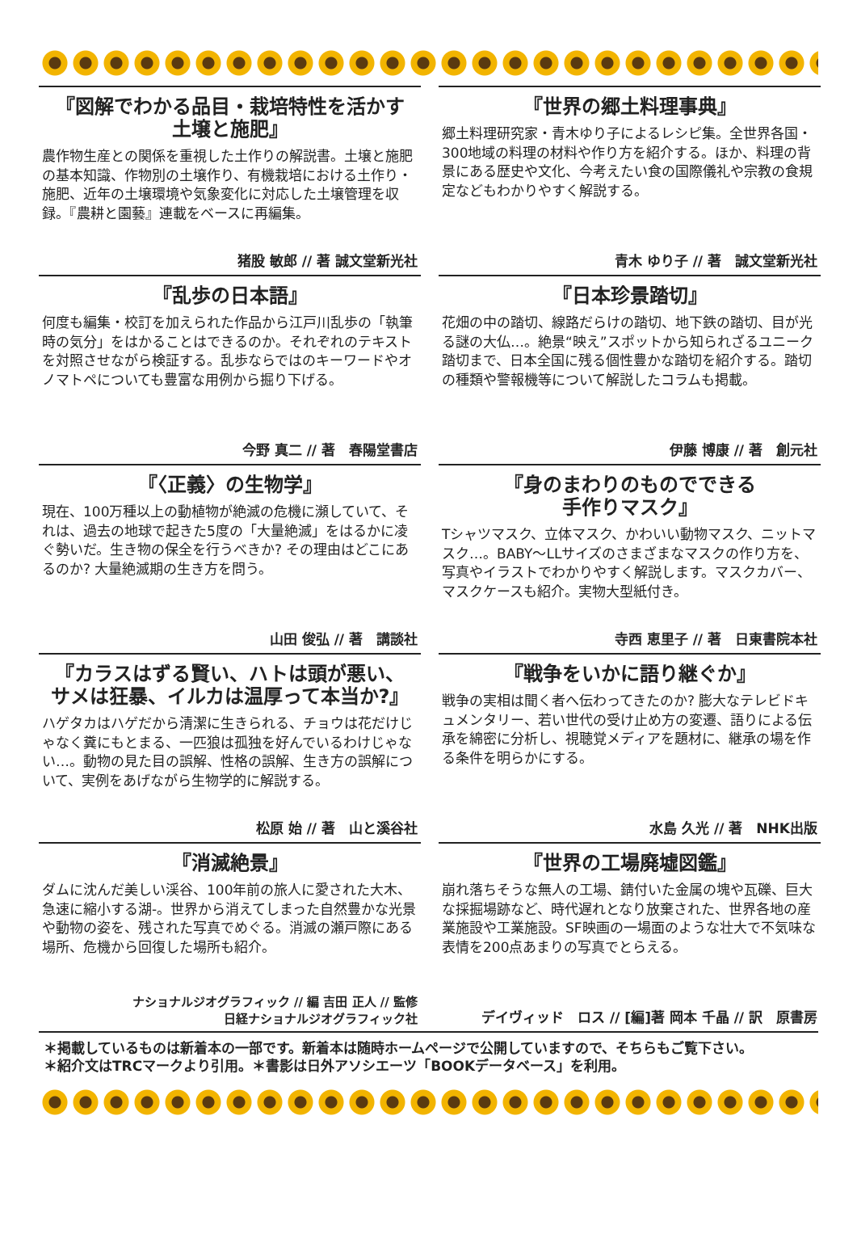『図解でわかる品目・栽培特性を活かす
土壌と施肥』
農作物生産との関係を重視した土作りの解説書。土壌と施肥の基本知識、作物別の土壌作り、有機栽培における土作り・施肥、近年の土壌環境や気象変化に対応した土壌管理を収録。『農耕と園藝』連載をベースに再編集。
猪股 敏郎 // 著 誠文堂新光社
『世界の郷土料理事典』
郷土料理研究家・青木ゆり子によるレシピ集。全世界各国・300地域の料理の材料や作り方を紹介する。ほか、料理の背景にある歴史や文化、今考えたい食の国際儀礼や宗教の食規定などもわかりやすく解説する。
青木 ゆり子 // 著　誠文堂新光社
『乱歩の日本語』
何度も編集・校訂を加えられた作品から江戸川乱歩の「執筆時の気分」をはかることはできるのか。それぞれのテキストを対照させながら検証する。乱歩ならではのキーワードやオノマトペについても豊富な用例から掘り下げる。
今野 真二 // 著　春陽堂書店
『日本珍景踏切』
花畑の中の踏切、線路だらけの踏切、地下鉄の踏切、目が光る謎の大仏…。絶景“映え”スポットから知られざるユニーク踏切まで、日本全国に残る個性豊かな踏切を紹介する。踏切の種類や警報機等について解説したコラムも掲載。
伊藤 博康 // 著　創元社
『〈正義〉の生物学』
現在、100万種以上の動植物が絶滅の危機に瀕していて、それは、過去の地球で起きた5度の「大量絶滅」をはるかに凌ぐ勢いだ。生き物の保全を行うべきか? その理由はどこにあるのか? 大量絶滅期の生き方を問う。
山田 俊弘 // 著　講談社
『身のまわりのものでできる
手作りマスク』
Tシャツマスク、立体マスク、かわいい動物マスク、ニットマスク…。BABY～LLサイズのさまざまなマスクの作り方を、写真やイラストでわかりやすく解説します。マスクカバー、マスクケースも紹介。実物大型紙付き。
寺西 恵里子 // 著　日東書院本社
『カラスはずる賢い、ハトは頭が悪い、
サメは狂暴、イルカは温厚って本当か?』
ハゲタカはハゲだから清潔に生きられる、チョウは花だけじゃなく糞にもとまる、一匹狼は孤独を好んでいるわけじゃない…。動物の見た目の誤解、性格の誤解、生き方の誤解について、実例をあげながら生物学的に解説する。
松原 始 // 著　山と溪谷社
『戦争をいかに語り継ぐか』
戦争の実相は聞く者へ伝わってきたのか? 膨大なテレビドキュメンタリー、若い世代の受け止め方の変遷、語りによる伝承を綿密に分析し、視聴覚メディアを題材に、継承の場を作る条件を明らかにする。
水島 久光 // 著　NHK出版
『消滅絶景』
ダムに沈んだ美しい渓谷、100年前の旅人に愛された大木、急速に縮小する湖-。世界から消えてしまった自然豊かな光景や動物の姿を、残された写真でめぐる。消滅の瀬戸際にある場所、危機から回復した場所も紹介。
ナショナルジオグラフィック // 編 吉田 正人 // 監修
日経ナショナルジオグラフィック社
『世界の工場廃墟図鑑』
崩れ落ちそうな無人の工場、錆付いた金属の塊や瓦礫、巨大な採掘場跡など、時代遅れとなり放棄された、世界各地の産業施設や工業施設。SF映画の一場面のような壮大で不気味な表情を200点あまりの写真でとらえる。
デイヴィッド　ロス // [編]著 岡本 千晶 // 訳　原書房
＊掲載しているものは新着本の一部です。新着本は随時ホームページで公開していますので、そちらもご覧下さい。
＊紹介文はTRCマークより引用。＊書影は日外アソシエーツ「BOOKデータベース」を利用。